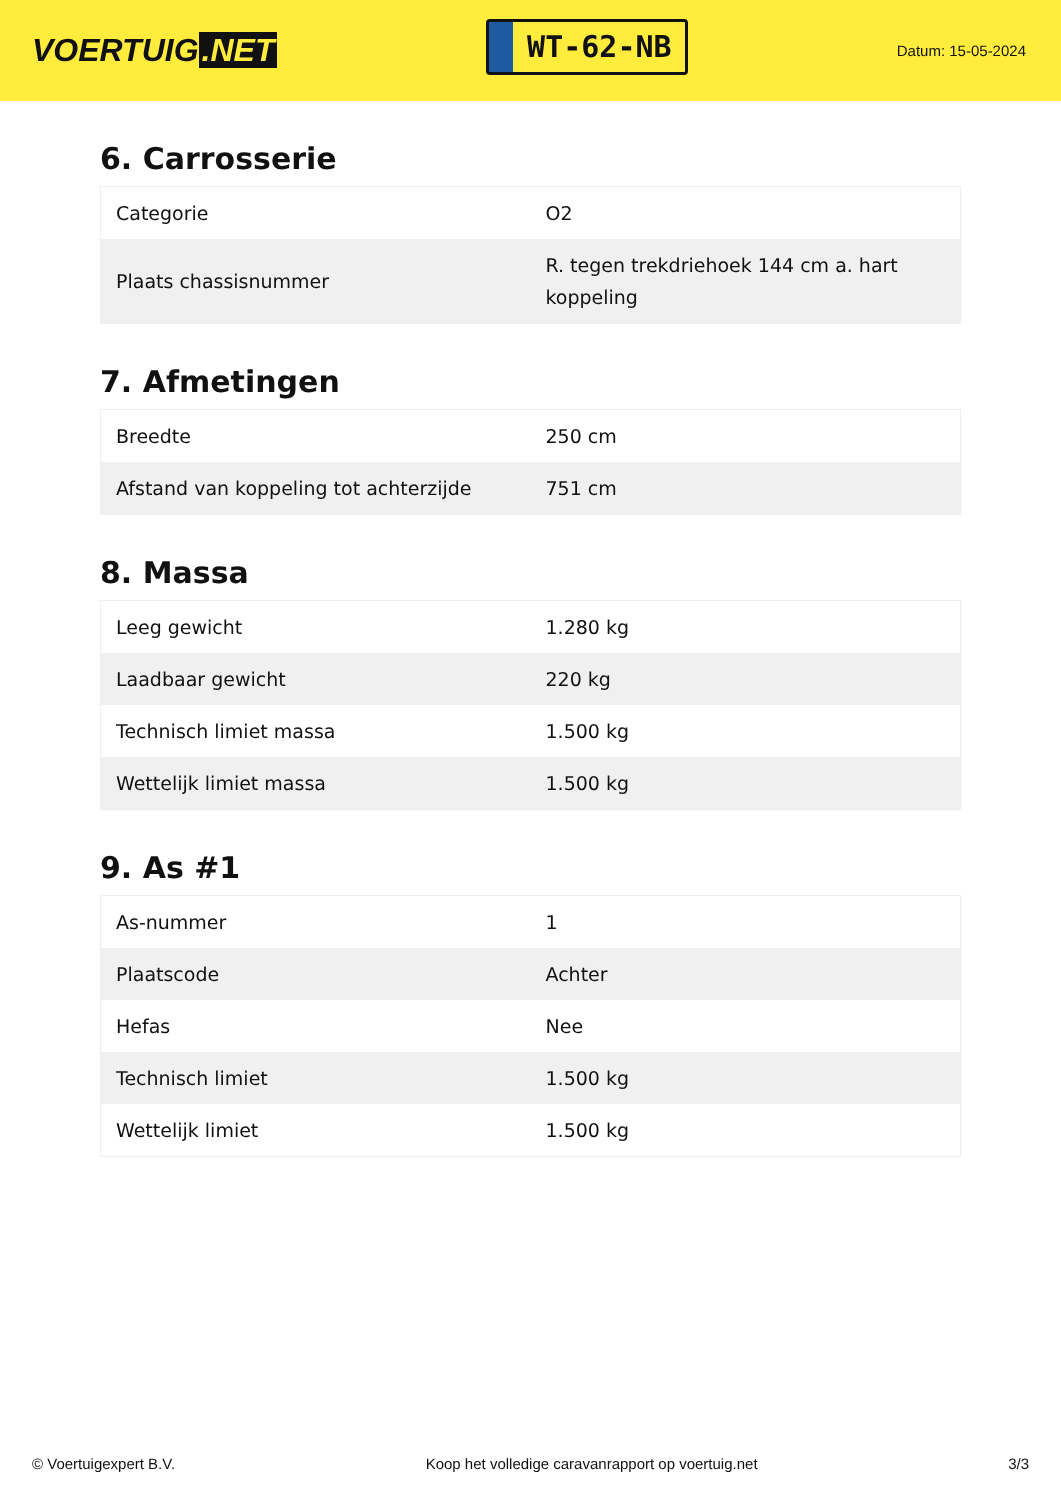VOERTUIG.NET
WT-62-NB
Datum: 15-05-2024
6. Carrosserie
| Categorie | O2 |
| Plaats chassisnummer | R. tegen trekdriehoek 144 cm a. hart koppeling |
7. Afmetingen
| Breedte | 250 cm |
| Afstand van koppeling tot achterzijde | 751 cm |
8. Massa
| Leeg gewicht | 1.280 kg |
| Laadbaar gewicht | 220 kg |
| Technisch limiet massa | 1.500 kg |
| Wettelijk limiet massa | 1.500 kg |
9. As #1
| As-nummer | 1 |
| Plaatscode | Achter |
| Hefas | Nee |
| Technisch limiet | 1.500 kg |
| Wettelijk limiet | 1.500 kg |
© Voertuigexpert B.V. Koop het volledige caravanrapport op voertuig.net 3/3